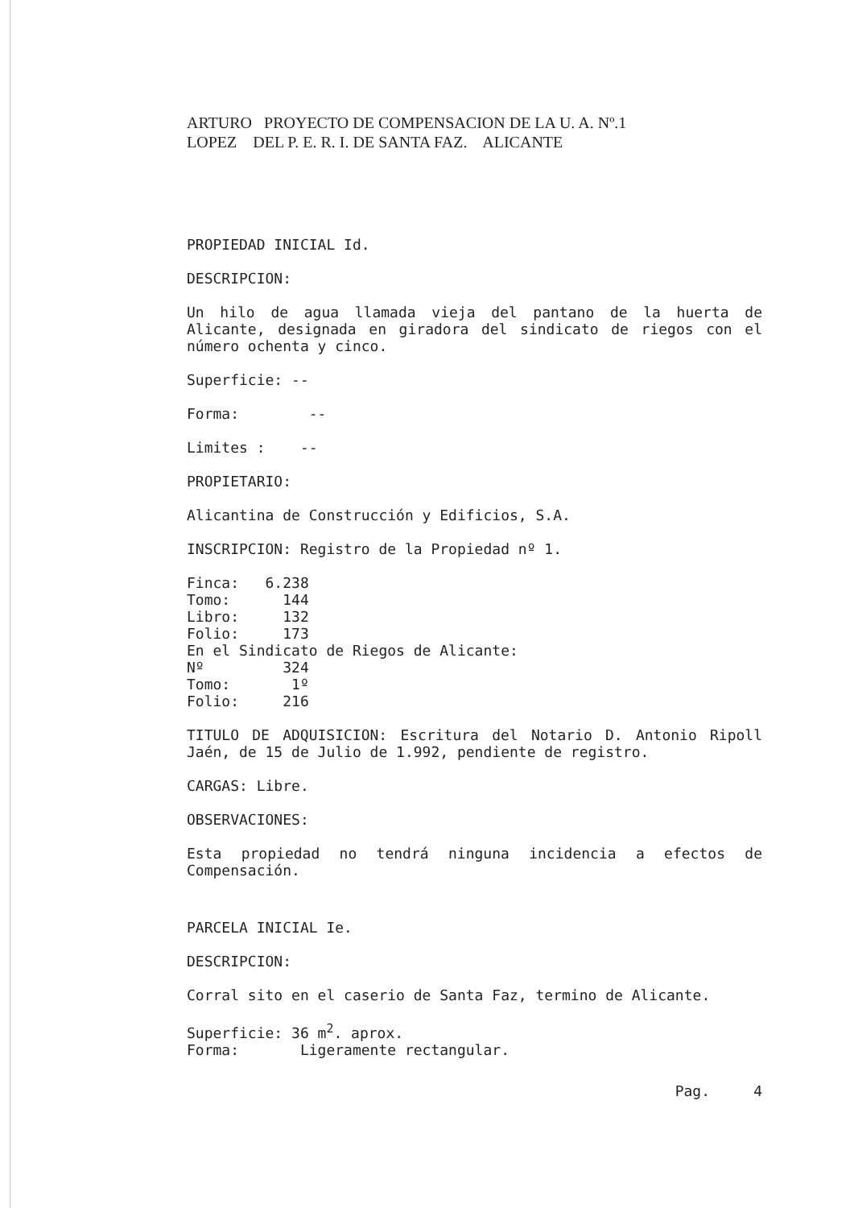ARTURO PROYECTO DE COMPENSACION DE LA U. A. Nº.1
LOPEZ DEL P. E. R. I. DE SANTA FAZ. ALICANTE
PROPIEDAD INICIAL Id.
DESCRIPCION:
Un hilo de agua llamada vieja del pantano de la huerta de Alicante, designada en giradora del sindicato de riegos con el número ochenta y cinco.
Superficie: --
Forma: --
Limites : --
PROPIETARIO:
Alicantina de Construcción y Edificios, S.A.
INSCRIPCION: Registro de la Propiedad nº 1.
Finca: 6.238
Tomo: 144
Libro: 132
Folio: 173
En el Sindicato de Riegos de Alicante:
Nº 324
Tomo: 1º
Folio: 216
TITULO DE ADQUISICION: Escritura del Notario D. Antonio Ripoll Jaén, de 15 de Julio de 1.992, pendiente de registro.
CARGAS: Libre.
OBSERVACIONES:
Esta propiedad no tendrá ninguna incidencia a efectos de Compensación.
PARCELA INICIAL Ie.
DESCRIPCION:
Corral sito en el caserio de Santa Faz, termino de Alicante.
Superficie: 36 m<sup>2</sup>. aprox.
Forma: Ligeramente rectangular.
Pag. 4